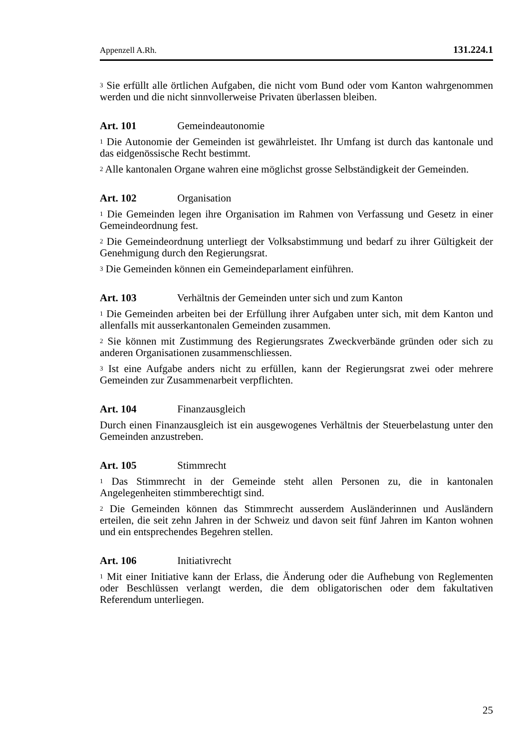Appenzell A.Rh. 131.224.1
<sup>3</sup> Sie erfüllt alle örtlichen Aufgaben, die nicht vom Bund oder vom Kanton wahrgenommen werden und die nicht sinnvollerweise Privaten überlassen bleiben.
Art. 101 Gemeindeautonomie
<sup>1</sup> Die Autonomie der Gemeinden ist gewährleistet. Ihr Umfang ist durch das kantonale und das eidgenössische Recht bestimmt.
<sup>2</sup> Alle kantonalen Organe wahren eine möglichst grosse Selbständigkeit der Gemeinden.
Art. 102 Organisation
<sup>1</sup> Die Gemeinden legen ihre Organisation im Rahmen von Verfassung und Gesetz in einer Gemeindeordnung fest.
<sup>2</sup> Die Gemeindeordnung unterliegt der Volksabstimmung und bedarf zu ihrer Gültigkeit der Genehmigung durch den Regierungsrat.
<sup>3</sup> Die Gemeinden können ein Gemeindeparlament einführen.
Art. 103 Verhältnis der Gemeinden unter sich und zum Kanton
<sup>1</sup> Die Gemeinden arbeiten bei der Erfüllung ihrer Aufgaben unter sich, mit dem Kanton und allenfalls mit ausserkantonalen Gemeinden zusammen.
<sup>2</sup> Sie können mit Zustimmung des Regierungsrates Zweckverbände gründen oder sich zu anderen Organisationen zusammenschliessen.
<sup>3</sup> Ist eine Aufgabe anders nicht zu erfüllen, kann der Regierungsrat zwei oder mehrere Gemeinden zur Zusammenarbeit verpflichten.
Art. 104 Finanzausgleich
Durch einen Finanzausgleich ist ein ausgewogenes Verhältnis der Steuerbelastung unter den Gemeinden anzustreben.
Art. 105 Stimmrecht
<sup>1</sup> Das Stimmrecht in der Gemeinde steht allen Personen zu, die in kantonalen Angelegenheiten stimmberechtigt sind.
<sup>2</sup> Die Gemeinden können das Stimmrecht ausserdem Ausländerinnen und Ausländern erteilen, die seit zehn Jahren in der Schweiz und davon seit fünf Jahren im Kanton wohnen und ein entsprechendes Begehren stellen.
Art. 106 Initiativrecht
<sup>1</sup> Mit einer Initiative kann der Erlass, die Änderung oder die Aufhebung von Reglementen oder Beschlüssen verlangt werden, die dem obligatorischen oder dem fakultativen Referendum unterliegen.
25